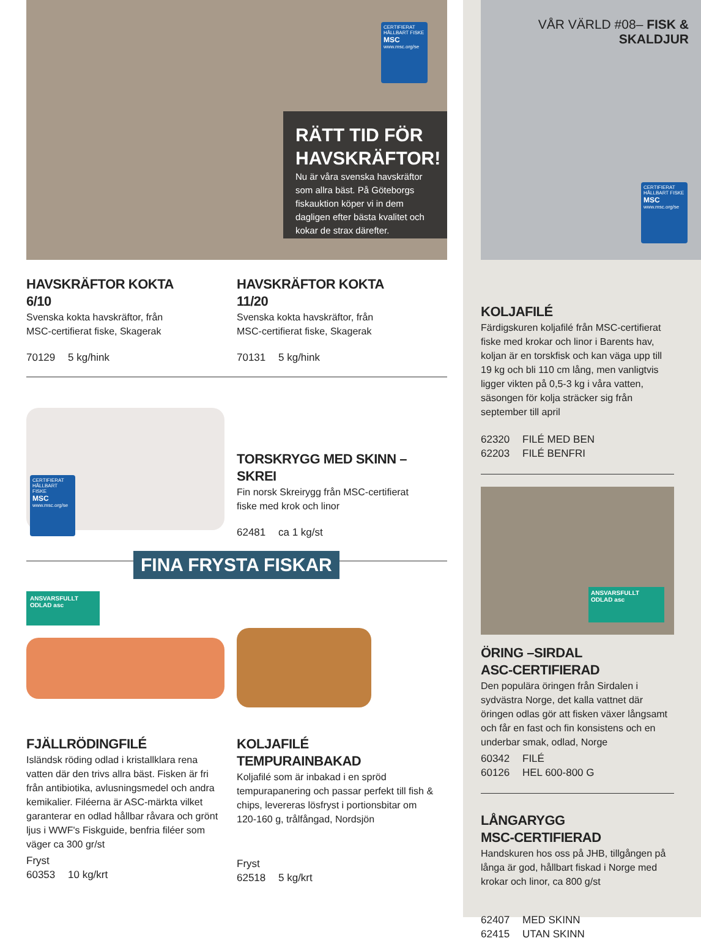CERTIFIERAT HÅLLBART FISKE
MSC
www.msc.org/se
RÄTT TID FÖR HAVSKRÄFTOR!
Nu är våra svenska havskräftor som allra bäst. På Göteborgs fiskauktion köper vi in dem dagligen efter bästa kvalitet och kokar de strax därefter.
HAVSKRÄFTOR KOKTA
6/10
Svenska kokta havskräftor, från
MSC-certifierat fiske, Skagerak
70129 5 kg/hink
HAVSKRÄFTOR KOKTA
11/20
Svenska kokta havskräftor, från
MSC-certifierat fiske, Skagerak
70131 5 kg/hink
CERTIFIERAT HÅLLBART FISKE
MSC
www.msc.org/se
TORSKRYGG MED SKINN – SKREI
Fin norsk Skreirygg från MSC-certifierat
fiske med krok och linor
62481 ca 1 kg/st
FINA FRYSTA FISKAR
ANSVARSFULLT ODLAD asc
FJÄLLRÖDINGFILÉ
Isländsk röding odlad i kristallklara rena vatten där den trivs allra bäst. Fisken är fri från antibiotika, avlusningsmedel och andra kemikalier. Filéerna är ASC-märkta vilket garanterar en odlad hållbar råvara och grönt ljus i WWF's Fiskguide, benfria filéer som väger ca 300 gr/st
Fryst
60353 10 kg/krt
KOLJAFILÉ TEMPURAINBAKAD
Koljafilé som är inbakad i en spröd tempurapanering och passar perfekt till fish & chips, levereras lösfryst i portionsbitar om 120-160 g, trålfångad, Nordsjön
Fryst
62518 5 kg/krt
VÅR VÄRLD #08– FISK & SKALDJUR
CERTIFIERAT HÅLLBART FISKE
MSC
www.msc.org/se
KOLJAFILÉ
Färdigskuren koljafilé från MSC-certifierat fiske med krokar och linor i Barents hav, koljan är en torskfisk och kan väga upp till 19 kg och bli 110 cm lång, men vanligtvis ligger vikten på 0,5-3 kg i våra vatten, säsongen för kolja sträcker sig från september till april
62320 FILÉ MED BEN
62203 FILÉ BENFRI
ANSVARSFULLT ODLAD asc
ÖRING –SIRDAL
ASC-CERTIFIERAD
Den populära öringen från Sirdalen i sydvästra Norge, det kalla vattnet där öringen odlas gör att fisken växer långsamt och får en fast och fin konsistens och en underbar smak, odlad, Norge
60342 FILÉ
60126 HEL 600-800 G
LÅNGARYGG
MSC-CERTIFIERAD
Handskuren hos oss på JHB, tillgången på långa är god, hållbart fiskad i Norge med krokar och linor, ca 800 g/st
62407 MED SKINN
62415 UTAN SKINN